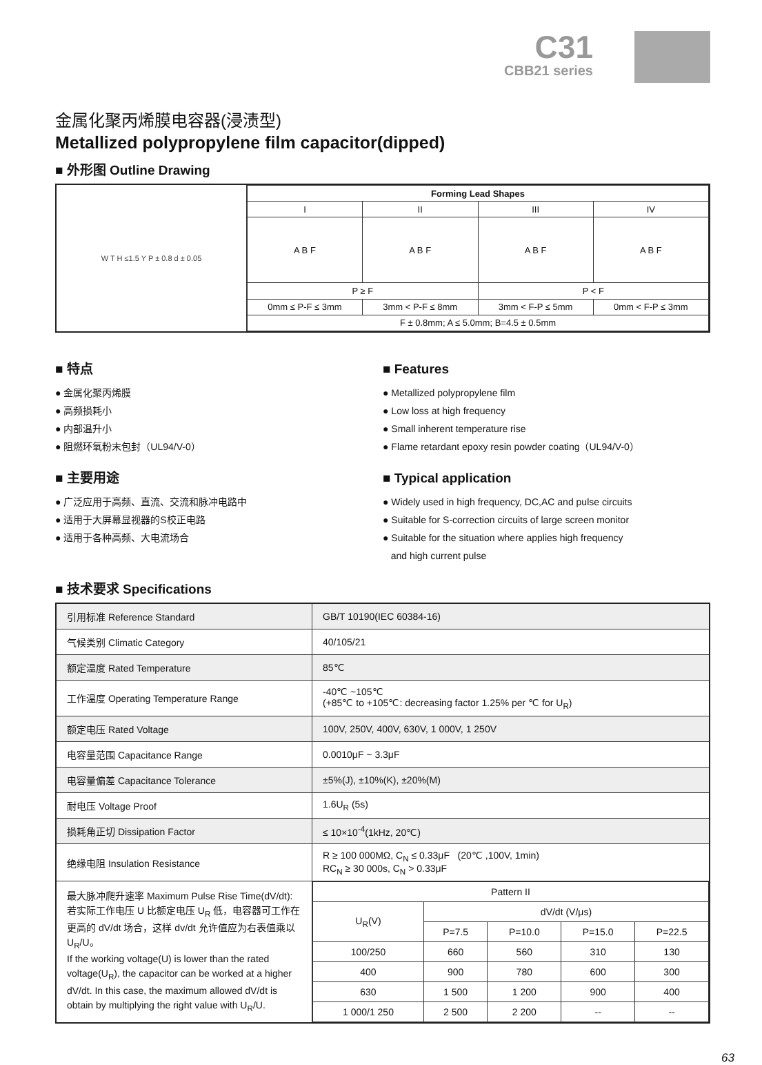C31
CBB21 series
金属化聚丙烯膜电容器(浸渍型)
Metallized polypropylene film capacitor(dipped)
■ 外形图 Outline Drawing
W T H ≤1.5 Y P ± 0.8 d ± 0.05
| Forming Lead Shapes | | | |
| --- | --- | --- | --- |
| I | II | III | IV |
| A B F | A B F | A B F | A B F |
| P ≥ F | | P < F | |
| 0mm ≤ P-F ≤ 3mm | 3mm < P-F ≤ 8mm | 3mm < F-P ≤ 5mm | 0mm < F-P ≤ 3mm |
| F ± 0.8mm; A ≤ 5.0mm; B=4.5 ± 0.5mm | | | |
■ 特点
● 金属化聚丙烯膜
● 高频损耗小
● 内部温升小
● 阻燃环氧粉末包封（UL94/V-0）
■ 主要用途
● 广泛应用于高频、直流、交流和脉冲电路中
● 适用于大屏幕显视器的S校正电路
● 适用于各种高频、大电流场合
■ Features
● Metallized polypropylene film
● Low loss at high frequency
● Small inherent temperature rise
● Flame retardant epoxy resin powder coating（UL94/V-0）
■ Typical application
● Widely used in high frequency, DC,AC and pulse circuits
● Suitable for S-correction circuits of large screen monitor
● Suitable for the situation where applies high frequency
and high current pulse
■ 技术要求 Specifications
| 引用标准 Reference Standard | GB/T 10190(IEC 60384-16) |
| 气候类别 Climatic Category | 40/105/21 |
| 额定温度 Rated Temperature | 85℃ |
| 工作温度 Operating Temperature Range | -40℃ ~105℃ (+85℃ to +105℃: decreasing factor 1.25% per ℃ for U<sub>R</sub>) |
| 额定电压 Rated Voltage | 100V, 250V, 400V, 630V, 1 000V, 1 250V |
| 电容量范围 Capacitance Range | 0.0010μF ~ 3.3μF |
| 电容量偏差 Capacitance Tolerance | ±5%(J), ±10%(K), ±20%(M) |
| 耐电压 Voltage Proof | 1.6U<sub>R</sub> (5s) |
| 损耗角正切 Dissipation Factor | ≤ 10×10<sup>-4</sup>(1kHz, 20℃) |
| 绝缘电阻 Insulation Resistance | R ≥ 100 000MΩ, C<sub>N</sub> ≤ 0.33μF (20℃ ,100V, 1min) RC<sub>N</sub> ≥ 30 000s, C<sub>N</sub> > 0.33μF |
| 最大脉冲爬升速率 Maximum Pulse Rise Time(dV/dt): 若实际工作电压 U 比额定电压 U<sub>R</sub> 低，电容器可工作在更高的 dV/dt 场合，这样 dv/dt 允许值应为右表值乘以 U<sub>R</sub>/U。 If the working voltage(U) is lower than the rated voltage(U<sub>R</sub>), the capacitor can be worked at a higher dV/dt. In this case, the maximum allowed dV/dt is obtain by multiplying the right value with U<sub>R</sub>/U. | / Pattern II / / / / / / U<sub>R</sub>(V) / dV/dt (V/μs) / / / / / / P=7.5 / P=10.0 / P=15.0 / P=22.5 / / 100/250 / 660 / 560 / 310 / 130 / / 400 / 900 / 780 / 600 / 300 / / 630 / 1 500 / 1 200 / 900 / 400 / / 1 000/1 250 / 2 500 / 2 200 / -- / -- / |
63